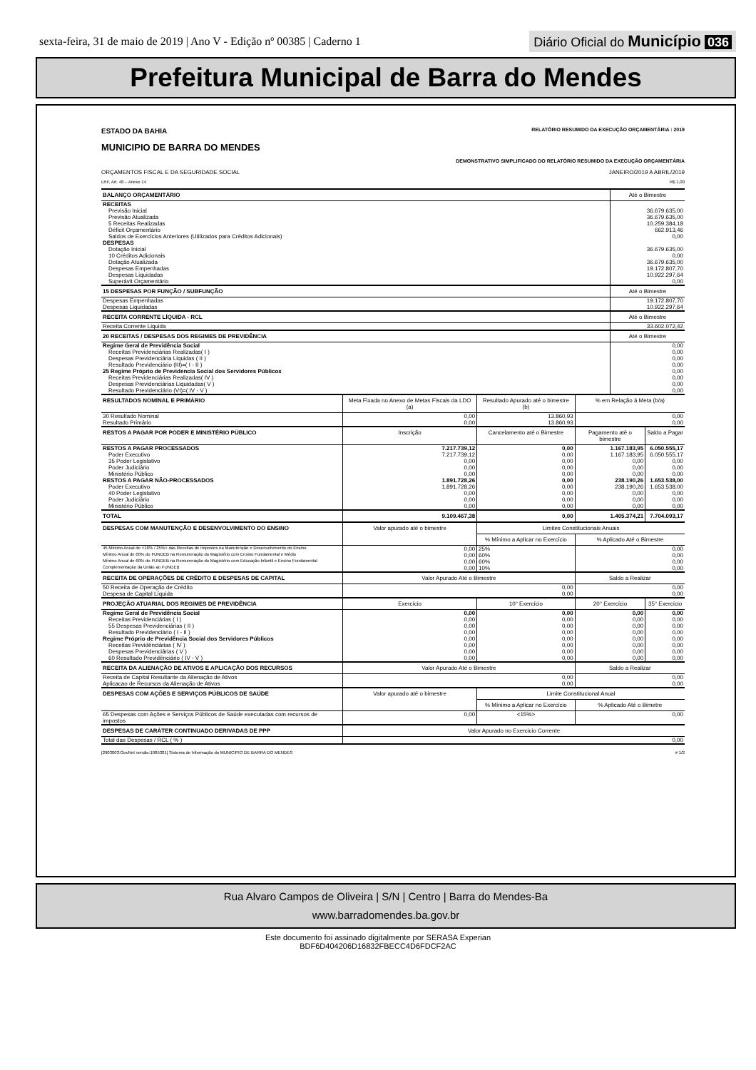sexta-feira, 31 de maio de 2019 | Ano V - Edição nº 00385 | Caderno 1
Diário Oficial do Município 036
Prefeitura Municipal de Barra do Mendes
ESTADO DA BAHIA RELATÓRIO RESUMIDO DA EXECUÇÃO ORÇAMENTÁRIA : 2019
MUNICIPIO DE BARRA DO MENDES
DEMONSTRATIVO SIMPLIFICADO DO RELATÓRIO RESUMIDO DA EXECUÇÃO ORÇAMENTÁRIA
ORÇAMENTOS FISCAL E DA SEGURIDADE SOCIAL JANEIRO/2019 A ABRIL/2019
LRF, Art. 48 – Anexo 14 R$ 1,00
| BALANÇO ORÇAMENTÁRIO | | | | Até o Bimestre | |
| --- | --- | --- | --- | --- | --- |
| RECEITAS | | | | | |
| Previsão Inicial | | | | 36.679.635,00 | |
| Previsão Atualizada | | | | 36.679.635,00 | |
| 5 Receitas Realizadas | | | | 10.259.384,18 | |
| Déficit Orçamentário | | | | 662.913,46 | |
| Saldos de Exercícios Anteriores (Utilizados para Créditos Adicionais) | | | | 0,00 | |
| DESPESAS | | | | | |
| Dotação Inicial | | | | 36.679.635,00 | |
| 10 Créditos Adicionais | | | | 0,00 | |
| Dotação Atualizada | | | | 36.679.635,00 | |
| Despesas Empenhadas | | | | 19.172.807,70 | |
| Despesas Liquidadas | | | | 10.922.297,64 | |
| Superávit Orçamentário | | | | 0,00 | |
| 15 DESPESAS POR FUNÇÃO / SUBFUNÇÃO | | | | Até o Bimestre | |
| Despesas Empenhadas | | | | 19.172.807,70 | |
| Despesas Liquidadas | | | | 10.922.297,64 | |
| RECEITA CORRENTE LÍQUIDA - RCL | | | | Até o Bimestre | |
| Receita Corrente Liquida | | | | 33.602.072,42 | |
| 20 RECEITAS / DESPESAS DOS REGIMES DE PREVIDÊNCIA | | | | Até o Bimestre | |
| Regime Geral de Previdência Social | | | | 0,00 | |
| Receitas Previdenciárias Realizadas( I ) | | | | 0,00 | |
| Despesas Previdenciária Liquidas ( II ) | | | | 0,00 | |
| Resultado Previdenciário (III)=( I - II ) | | | | 0,00 | |
| 25 Regime Próprio de Previdencia Social dos Servidores Públicos | | | | 0,00 | |
| Receitas Previdenciárias Realizadas( IV ) | | | | 0,00 | |
| Despesas Previdenciárias Liquidadas( V ) | | | | 0,00 | |
| Resultado Previdenciário (VI)=( IV - V ) | | | | 0,00 | |
| RESULTADOS NOMINAL E PRIMÁRIO | Meta Fixada no Anexo de Metas Fiscais da LDO (a) | Resultado Apurado até o bimestre (b) | % em Relação à Meta (b/a) | | |
| 30 Resultado Nominal | 0,00 | 13.860,93 | 0,00 | | |
| Resultado Primário | 0,00 | 13.860,93 | 0,00 | | |
| RESTOS A PAGAR POR PODER E MINISTÉRIO PÚBLICO | Inscrição | Cancelamento até o Bimestre | Pagamento até o bimestre | | Saldo a Pagar |
| RESTOS A PAGAR PROCESSADOS | 7.217.739,12 | 0,00 | 1.167.183,95 | | 6.050.555,17 |
| Poder Executivo | 7.217.739,12 | 0,00 | 1.167.183,95 | | 6.050.555,17 |
| 35 Poder Legislativo | 0,00 | 0,00 | 0,00 | | 0,00 |
| Poder Judiciário | 0,00 | 0,00 | 0,00 | | 0,00 |
| Ministério Público | 0,00 | 0,00 | 0,00 | | 0,00 |
| RESTOS A PAGAR NÃO-PROCESSADOS | 1.891.728,26 | 0,00 | 238.190,26 | | 1.653.538,00 |
| Poder Executivo | 1.891.728,26 | 0,00 | 238.190,26 | | 1.653.538,00 |
| 40 Poder Legislativo | 0,00 | 0,00 | 0,00 | | 0,00 |
| Poder Judiciário | 0,00 | 0,00 | 0,00 | | 0,00 |
| Ministério Público | 0,00 | 0,00 | 0,00 | | 0,00 |
| TOTAL | 9.109.467,38 | 0,00 | 1.405.374,21 | | 7.704.093,17 |
| DESPESAS COM MANUTENÇÃO E DESENVOLVIMENTO DO ENSINO | Valor apurado até o bimestre | Limites Constitucionais Anuais | | | |
| | | % Mínimo a Aplicar no Exercício | % Aplicado Até o Bimestre | | |
| 45 Mínimo Anual de <18% / 25%> das Receitas de Impostos na Manutenção e Desenvolvimento do Ensino | 0,00 | 25% | 0,00 | | |
| Mínimo Anual de 60% do FUNDEB na Remuneração do Magistério com Ensino Fundamental e Médio | 0,00 | 60% | 0,00 | | |
| Mínimo Anual de 60% do FUNDEB na Remuneração do Magistério com Educação Infantil e Ensino Fundamental | 0,00 | 60% | 0,00 | | |
| Complementação da União ao FUNDEB | 0,00 | 10% | 0,00 | | |
| RECEITA DE OPERAÇÕES DE CRÉDITO E DESPESAS DE CAPITAL | Valor Apurado Até o Bimestre | | Saldo a Realizar | | |
| 50 Receita de Operação de Crédito | 0,00 | | 0,00 | | |
| Despesa de Capital Líquida | 0,00 | | 0,00 | | |
| PROJEÇÃO ATUARIAL DOS REGIMES DE PREVIDÊNCIA | Exercício | 10° Exercício | 20° Exercício | | 35° Exercício |
| Regime Geral de Previdência Social | 0,00 | 0,00 | 0,00 | | 0,00 |
| Receitas Previdenciárias ( I ) | 0,00 | 0,00 | 0,00 | | 0,00 |
| 55 Despesas Previdenciárias ( II ) | 0,00 | 0,00 | 0,00 | | 0,00 |
| Resultado Previdenciário ( I - II ) | 0,00 | 0,00 | 0,00 | | 0,00 |
| Regime Próprio de Previdência Social dos Servidores Públicos | 0,00 | 0,00 | 0,00 | | 0,00 |
| Receitas Previdênciárias ( IV ) | 0,00 | 0,00 | 0,00 | | 0,00 |
| Despesas Previdenciárias ( V ) | 0,00 | 0,00 | 0,00 | | 0,00 |
| 60 Resultado Previdênciário ( IV - V ) | 0,00 | 0,00 | 0,00 | | 0,00 |
| RECEITA DA ALIENAÇÃO DE ATIVOS E APLICAÇÃO DOS RECURSOS | Valor Apurado Até o Bimestre | | Saldo a Realizar | | |
| Receita de Capital Resultante da Alienação de Ativos | 0,00 | | 0,00 | | |
| Aplicacao de Recursos da Alienação de Ativos | 0,00 | | 0,00 | | |
| DESPESAS COM AÇÕES E SERVIÇOS PÚBLICOS DE SAÚDE | Valor apurado até o bimestre | Limite Constitucional Anual | | | |
| | | % Mínimo a Aplicar no Exercício | % Aplicado Até o Bimetre | | |
| 65 Despesas com Ações e Serviços Públicos de Saúde executadas com recursos de impostos | 0,00 | <15%> | 0,00 | | |
| DESPESAS DE CARÁTER CONTINUADO DERIVADAS DE PPP | Valor Apurado no Exercicio Corrente | | | | |
| Total das Despesas / RCL ( % ) | 0,00 | | | | |
[2903003:GovNet versão:1905301] Sistema de Informação do MUNICIPIO DE BARRA DO MENDES # 1/2
Rua Alvaro Campos de Oliveira | S/N | Centro | Barra do Mendes-Ba
www.barradomendes.ba.gov.br
Este documento foi assinado digitalmente por SERASA Experian
BDF6D404206D16832FBECC4D6FDCF2AC